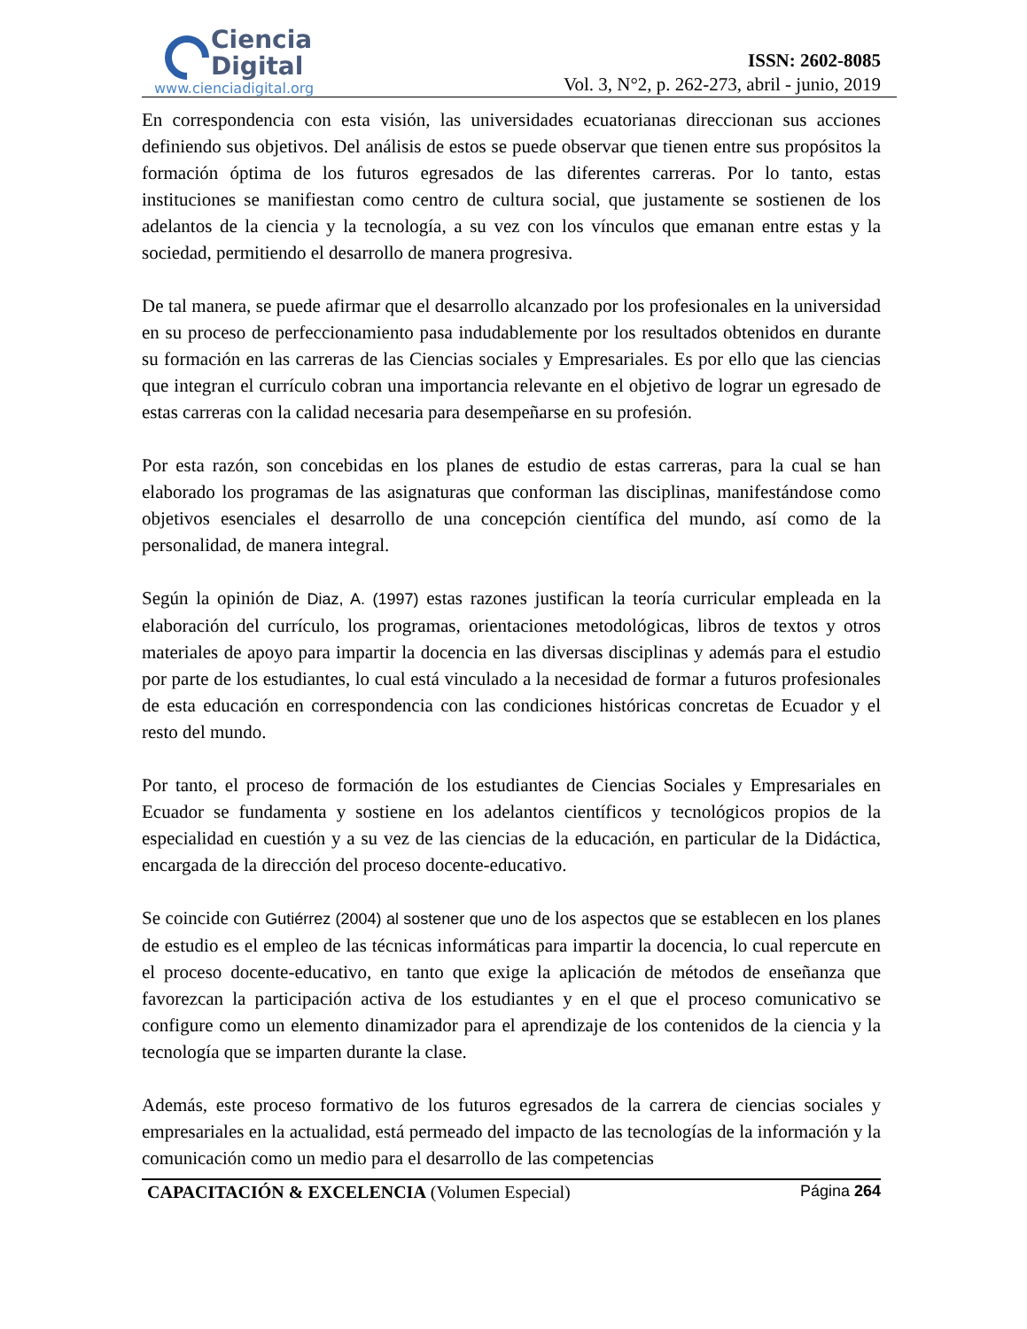Ciencia
Digital
www.cienciadigital.org
ISSN: 2602-8085
Vol. 3, N°2, p. 262-273, abril - junio, 2019
En correspondencia con esta visión, las universidades ecuatorianas direccionan sus acciones definiendo sus objetivos. Del análisis de estos se puede observar que tienen entre sus propósitos la formación óptima de los futuros egresados de las diferentes carreras. Por lo tanto, estas instituciones se manifiestan como centro de cultura social, que justamente se sostienen de los adelantos de la ciencia y la tecnología, a su vez con los vínculos que emanan entre estas y la sociedad, permitiendo el desarrollo de manera progresiva.
De tal manera, se puede afirmar que el desarrollo alcanzado por los profesionales en la universidad en su proceso de perfeccionamiento pasa indudablemente por los resultados obtenidos en durante su formación en las carreras de las Ciencias sociales y Empresariales. Es por ello que las ciencias que integran el currículo cobran una importancia relevante en el objetivo de lograr un egresado de estas carreras con la calidad necesaria para desempeñarse en su profesión.
Por esta razón, son concebidas en los planes de estudio de estas carreras, para la cual se han elaborado los programas de las asignaturas que conforman las disciplinas, manifestándose como objetivos esenciales el desarrollo de una concepción científica del mundo, así como de la personalidad, de manera integral.
Según la opinión de Diaz, A. (1997) estas razones justifican la teoría curricular empleada en la elaboración del currículo, los programas, orientaciones metodológicas, libros de textos y otros materiales de apoyo para impartir la docencia en las diversas disciplinas y además para el estudio por parte de los estudiantes, lo cual está vinculado a la necesidad de formar a futuros profesionales de esta educación en correspondencia con las condiciones históricas concretas de Ecuador y el resto del mundo.
Por tanto, el proceso de formación de los estudiantes de Ciencias Sociales y Empresariales en Ecuador se fundamenta y sostiene en los adelantos científicos y tecnológicos propios de la especialidad en cuestión y a su vez de las ciencias de la educación, en particular de la Didáctica, encargada de la dirección del proceso docente-educativo.
Se coincide con Gutiérrez (2004) al sostener que uno de los aspectos que se establecen en los planes de estudio es el empleo de las técnicas informáticas para impartir la docencia, lo cual repercute en el proceso docente-educativo, en tanto que exige la aplicación de métodos de enseñanza que favorezcan la participación activa de los estudiantes y en el que el proceso comunicativo se configure como un elemento dinamizador para el aprendizaje de los contenidos de la ciencia y la tecnología que se imparten durante la clase.
Además, este proceso formativo de los futuros egresados de la carrera de ciencias sociales y empresariales en la actualidad, está permeado del impacto de las tecnologías de la información y la comunicación como un medio para el desarrollo de las competencias
CAPACITACIÓN & EXCELENCIA (Volumen Especial) Página 264